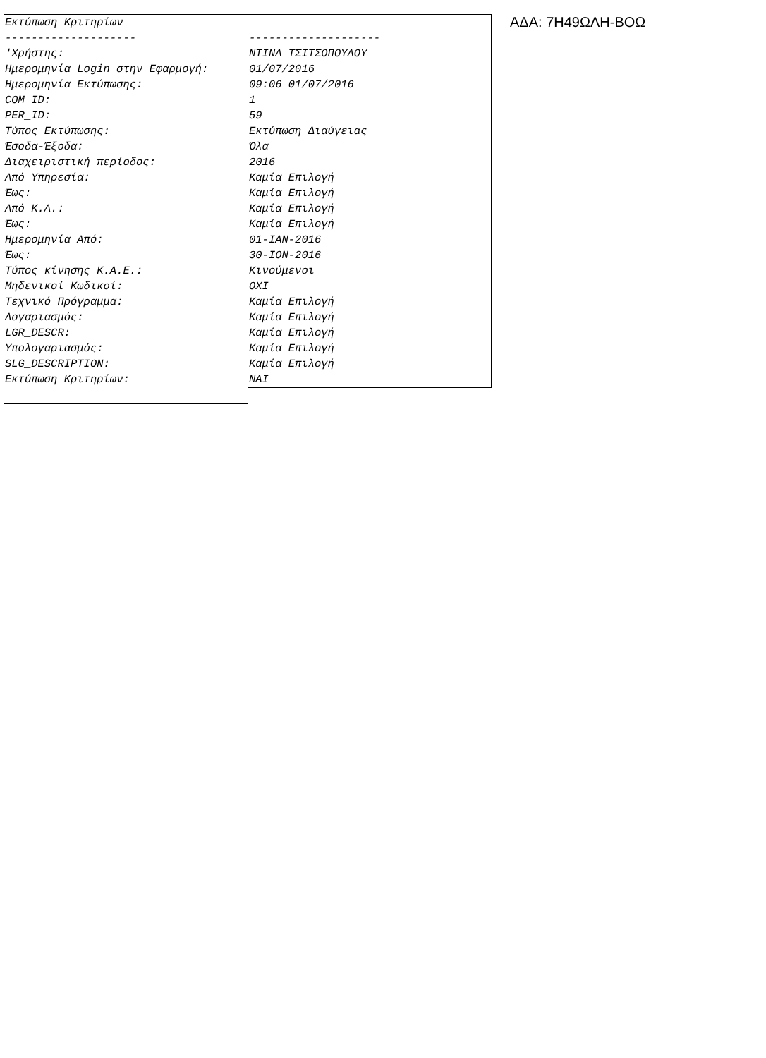| Εκτύπωση Κριτηρίων | |
| -------------------- | -------------------- |
| 'Χρήστης: | ΝΤΙΝΑ ΤΣΙΤΣΟΠΟΥΛΟΥ |
| Ημερομηνία Login στην Εφαρμογή: | 01/07/2016 |
| Ημερομηνία Εκτύπωσης: | 09:06 01/07/2016 |
| COM_ID: | 1 |
| PER_ID: | 59 |
| Τύπος Εκτύπωσης: | Εκτύπωση Διαύγειας |
| Έσοδα-Έξοδα: | Όλα |
| Διαχειριστική περίοδος: | 2016 |
| Από Υπηρεσία: | Καμία Επιλογή |
| Έως: | Καμία Επιλογή |
| Από Κ.Α.: | Καμία Επιλογή |
| Έως: | Καμία Επιλογή |
| Ημερομηνία Από: | 01-ΙΑΝ-2016 |
| Έως: | 30-ΙΟΝ-2016 |
| Τύπος κίνησης Κ.Α.Ε.: | Κινούμενοι |
| Μηδενικοί Κωδικοί: | ΟΧΙ |
| Τεχνικό Πρόγραμμα: | Καμία Επιλογή |
| Λογαριασμός: | Καμία Επιλογή |
| LGR_DESCR: | Καμία Επιλογή |
| Υπολογαριασμός: | Καμία Επιλογή |
| SLG_DESCRIPTION: | Καμία Επιλογή |
| Εκτύπωση Κριτηρίων: | ΝΑΙ |
ΑΔΑ: 7Η49ΩΛΗ-ΒΟΩ